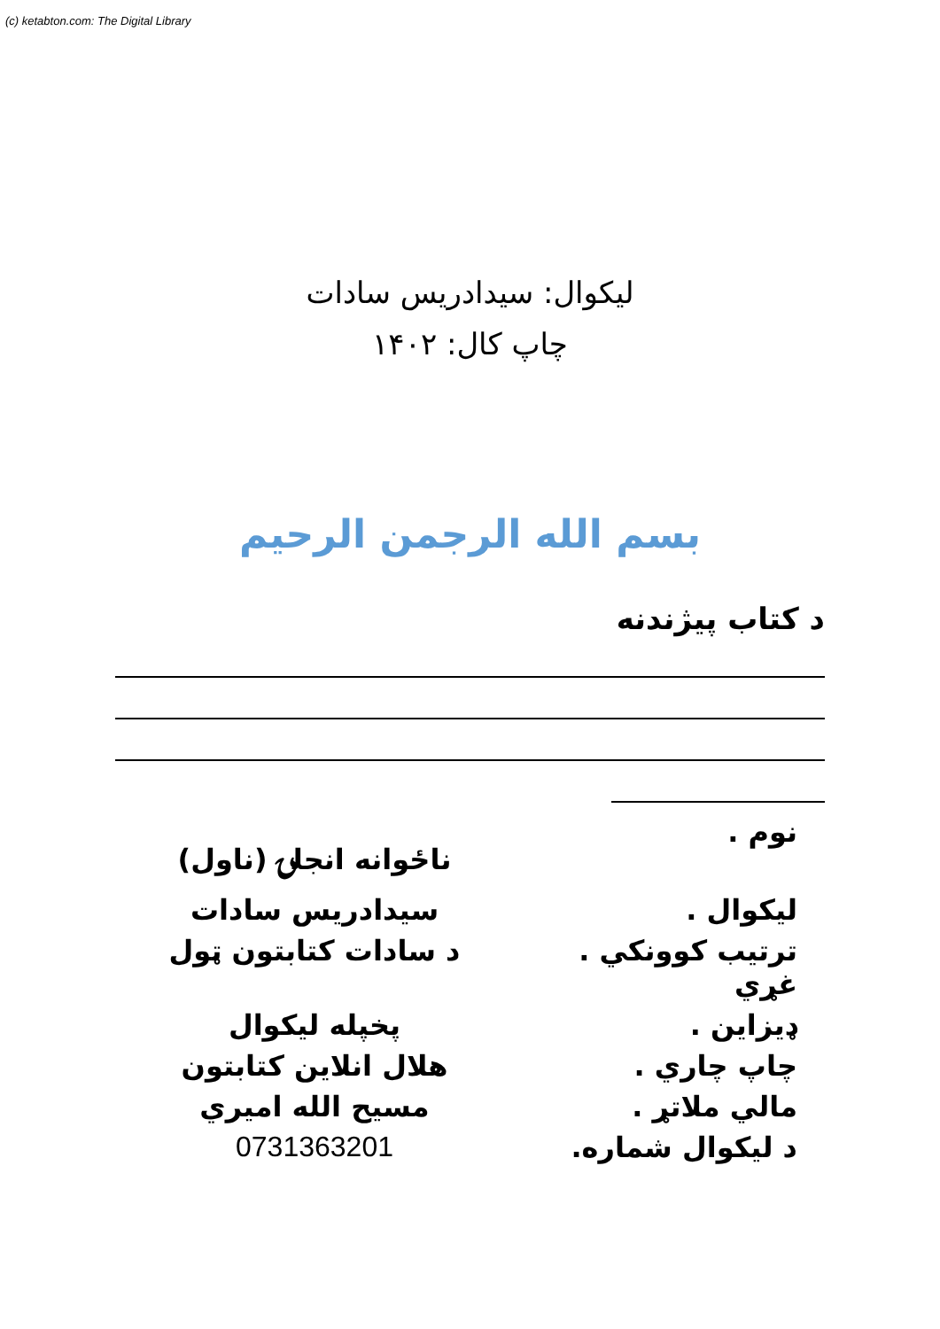(c) ketabton.com: The Digital Library
ليکوال: سيدادريس سادات
چاپ کال: ۱۴۰۲
بسم الله الرجمن الرحيم
د کتاب پيژندنه
| نوم . | ناځوانه انجلۍ (ناول) |
| ليکوال . | سيدادريس سادات |
| ترتيب کوونکي . غړي | د سادات کتابتون ټول |
| ډيزاين . | پخپله ليکوال |
| چاپ چاري . | هلال انلاين کتابتون |
| مالي ملاتړ . | مسيح الله اميري |
| د ليکوال شماره. | 0731363201 |